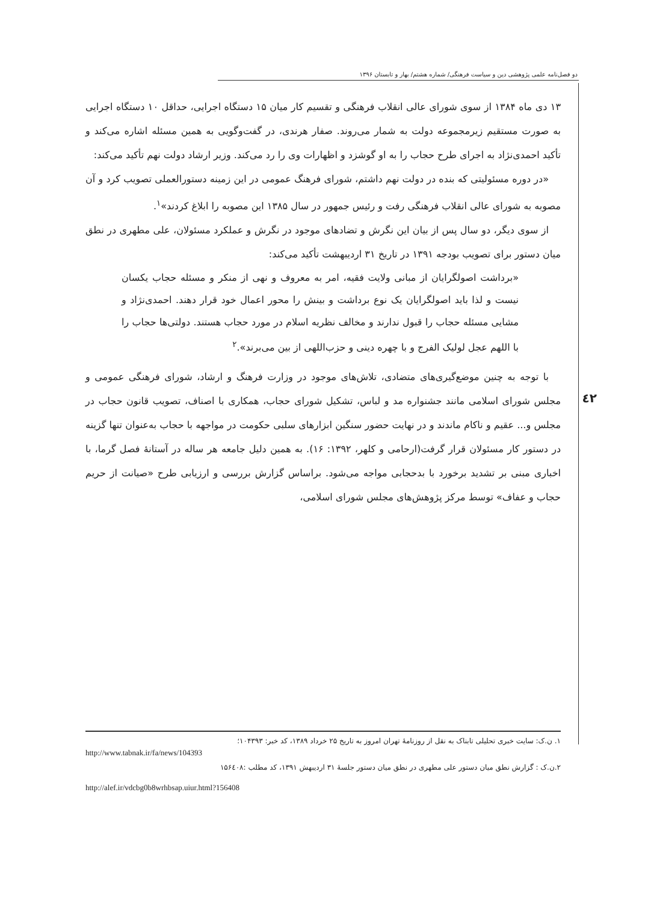دو فصل‌نامه علمی پژوهشی دین و سیاست فرهنگی/ شماره هشتم/ بهار و تابستان ۱۳۹۶
٤٢
۱۳ دی ماه ۱۳۸۴ از سوی شورای عالی انقلاب فرهنگی و تقسیم کار میان ۱۵ دستگاه اجرایی، حداقل ۱۰ دستگاه اجرایی به صورت مستقیم زیرمجموعه دولت به شمار می‌روند. صفار هرندی، در گفت‌وگویی به همین مسئله اشاره می‌کند و تأکید احمدی‌نژاد به اجرای طرح حجاب را به او گوشزد و اظهارات وی را رد می‌کند. وزیر ارشاد دولت نهم تأکید می‌کند:
«در دوره مسئولیتی که بنده در دولت نهم داشتم، شورای فرهنگ عمومی در این زمینه دستورالعملی تصویب کرد و آن مصوبه به شورای عالی انقلاب فرهنگی رفت و رئیس جمهور در سال ۱۳۸۵ این مصوبه را ابلاغ کردند»<sup>۱</sup>.
از سوی دیگر، دو سال پس از بیان این نگرش و تضادهای موجود در نگرش و عملکرد مسئولان، علی مطهری در نطق میان دستور برای تصویب بودجه ۱۳۹۱ در تاریخ ۳۱ اردیبهشت تأکید می‌کند:
«برداشت اصولگرایان از مبانی ولایت فقیه، امر به معروف و نهی از منکر و مسئله حجاب یکسان نیست و لذا باید اصولگرایان یک نوع برداشت و بینش را محور اعمال خود قرار دهند. احمدی‌نژاد و مشایی مسئله حجاب را قبول ندارند و مخالف نظریه اسلام در مورد حجاب هستند. دولتی‌ها حجاب را با اللهم عجل لولیک الفرج و با چهره دینی و حزب‌اللهی از بین می‌برند».<sup>۲</sup>
با توجه به چنین موضع‌گیری‌های متضادی، تلاش‌های موجود در وزارت فرهنگ و ارشاد، شورای فرهنگی عمومی و مجلس شورای اسلامی مانند جشنواره مد و لباس، تشکیل شورای حجاب، همکاری با اصناف، تصویب قانون حجاب در مجلس و... عقیم و ناکام ماندند و در نهایت حضور سنگین ابزارهای سلبی حکومت در مواجهه با حجاب به‌عنوان تنها گزینه در دستور کار مسئولان قرار گرفت(ارحامی و کلهر، ۱۳۹۲: ۱۶). به همین دلیل جامعه هر ساله در آستانهٔ فصل گرما، با اخباری مبنی بر تشدید برخورد با بدحجابی مواجه می‌شود. براساس گزارش بررسی و ارزیابی طرح «صیانت از حریم حجاب و عفاف» توسط مرکز پژوهش‌های مجلس شورای اسلامی،
۱. ن.ک: سایت خبری تحلیلی تابناک به نقل از روزنامهٔ تهران امروز به تاریخ ۲۵ خرداد ۱۳۸۹، کد خبر: ۱۰۴۳۹۳؛
http://www.tabnak.ir/fa/news/104393
۲.ن.ک : گزارش نطق میان دستور علی مطهری در نطق میان دستور جلسهٔ ۳۱ اردیبهش ۱۳۹۱، کد مطلب :۱۵۶٤۰۸
http://alef.ir/vdcbg0b8wrhbsap.uiur.html?156408